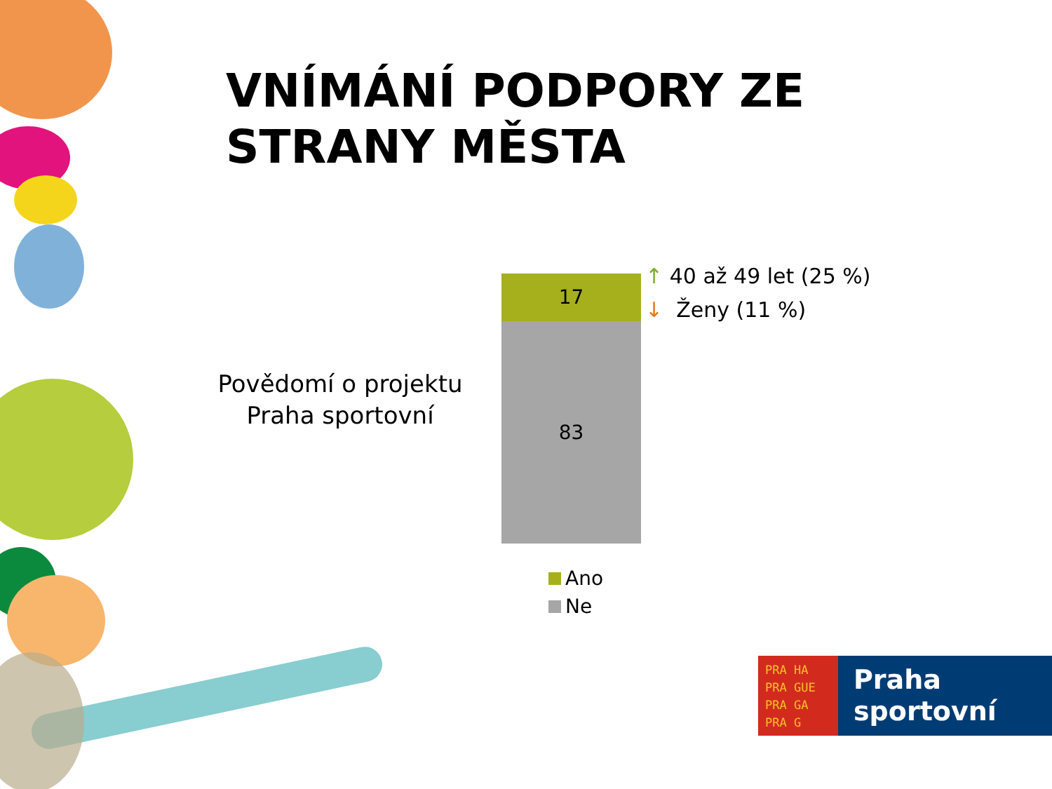VNÍMÁNÍ PODPORY ZE
STRANY MĚSTA
Povědomí o projektu
Praha sportovní
17
83
↑ 40 až 49 let (25 %)
↓ Ženy (11 %)
Ano
Ne
PRA HA
PRA GUE
PRA GA
PRA G
Praha
sportovní